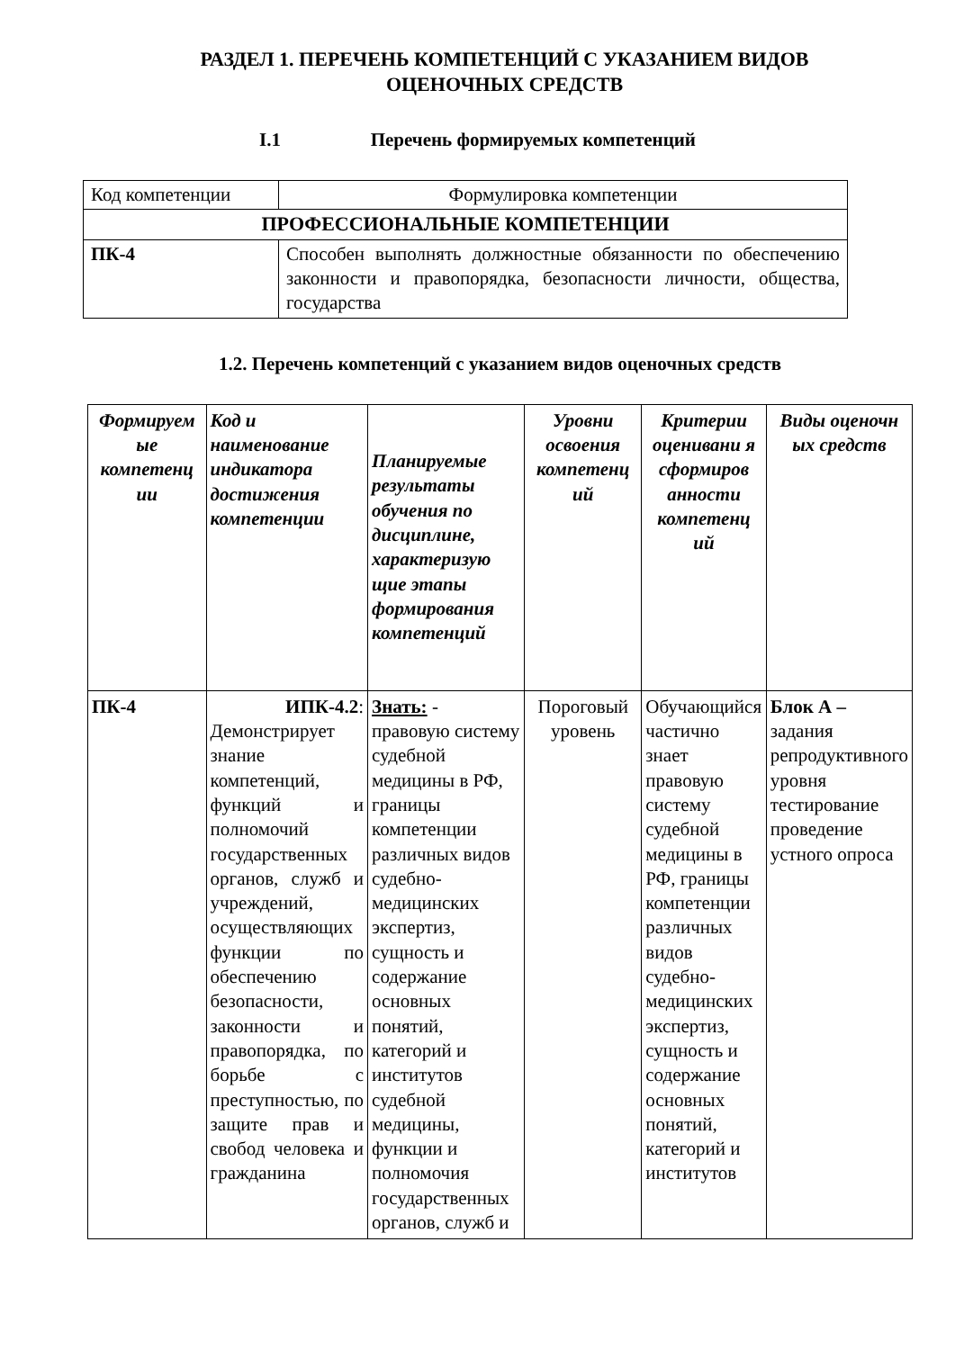РАЗДЕЛ 1. ПЕРЕЧЕНЬ КОМПЕТЕНЦИЙ С УКАЗАНИЕМ ВИДОВ
ОЦЕНОЧНЫХ СРЕДСТВ
I.1 Перечень формируемых компетенций
| Код компетенции | Формулировка компетенции |
| ПРОФЕССИОНАЛЬНЫЕ КОМПЕТЕНЦИИ | |
| ПК-4 | Способен выполнять должностные обязанности по обеспечению законности и правопорядка, безопасности личности, общества, государства |
1.2. Перечень компетенций с указанием видов оценочных средств
| Формируем ые компетенц ии | Код и наименование индикатора достижения компетенции | Планируемые результаты обучения по дисциплине, характеризую щие этапы формирования компетенций | Уровни освоения компетенц ий | Критерии оценивани я сформиров анности компетенц ий | Виды оценочн ых средств |
| --- | --- | --- | --- | --- | --- |
| ПК-4 | ИПК-4.2 : Демонстрирует знание компетенций, функций и полномочий государственных органов, служб и учреждений, осуществляющих функции по обеспечению безопасности, законности и правопорядка, по борьбе с преступностью, по защите прав и свобод человека и гражданина | Знать: - правовую систему судебной медицины в РФ, границы компетенции различных видов судебно-медицинских экспертиз, сущность и содержание основных понятий, категорий и институтов судебной медицины, функции и полномочия государственных органов, служб и | Пороговый уровень | Обучающийся частично знает правовую систему судебной медицины в РФ, границы компетенции различных видов судебно-медицинских экспертиз, сущность и содержание основных понятий, категорий и институтов | Блок А – задания репродуктивного уровня тестирование проведение устного опроса |